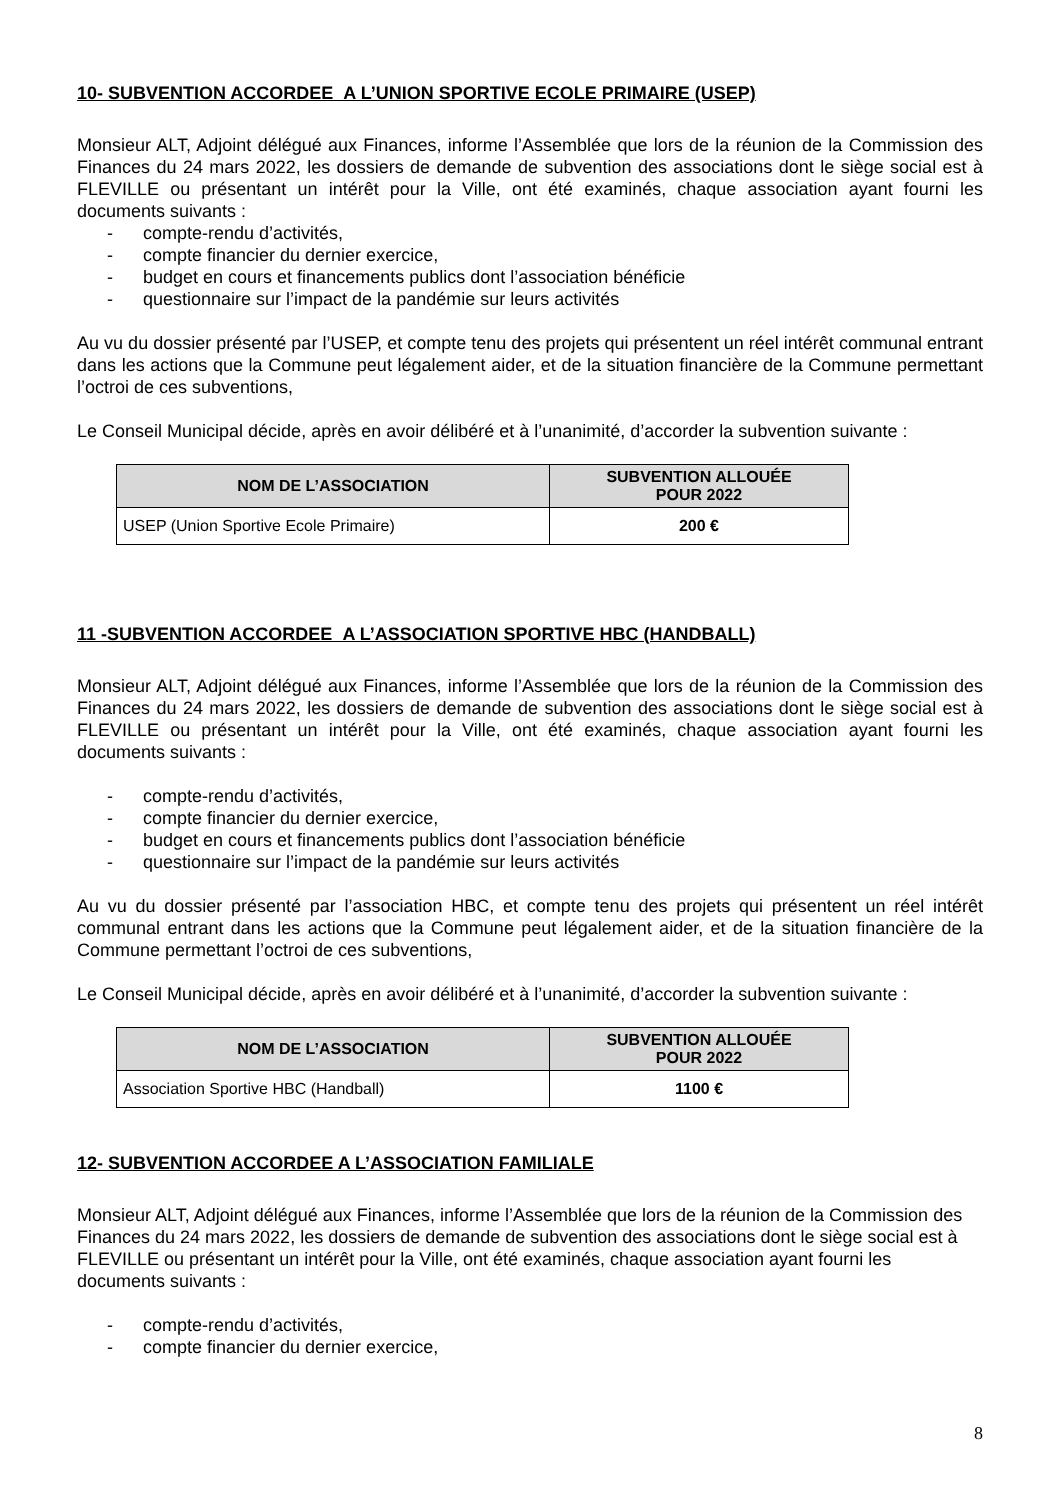10- SUBVENTION ACCORDEE A L’UNION SPORTIVE ECOLE PRIMAIRE (USEP)
Monsieur ALT, Adjoint délégué aux Finances, informe l’Assemblée que lors de la réunion de la Commission des Finances du 24 mars 2022, les dossiers de demande de subvention des associations dont le siège social est à FLEVILLE ou présentant un intérêt pour la Ville, ont été examinés, chaque association ayant fourni les documents suivants :
- compte-rendu d’activités,
- compte financier du dernier exercice,
- budget en cours et financements publics dont l’association bénéficie
- questionnaire sur l’impact de la pandémie sur leurs activités
Au vu du dossier présenté par l’USEP, et compte tenu des projets qui présentent un réel intérêt communal entrant dans les actions que la Commune peut légalement aider, et de la situation financière de la Commune permettant l’octroi de ces subventions,
Le Conseil Municipal décide, après en avoir délibéré et à l’unanimité, d’accorder la subvention suivante :
| NOM DE L’ASSOCIATION | SUBVENTION ALLOUÉE POUR 2022 |
| --- | --- |
| USEP (Union Sportive Ecole Primaire) | 200 € |
11 -SUBVENTION ACCORDEE A L’ASSOCIATION SPORTIVE HBC (HANDBALL)
Monsieur ALT, Adjoint délégué aux Finances, informe l’Assemblée que lors de la réunion de la Commission des Finances du 24 mars 2022, les dossiers de demande de subvention des associations dont le siège social est à FLEVILLE ou présentant un intérêt pour la Ville, ont été examinés, chaque association ayant fourni les documents suivants :
- compte-rendu d’activités,
- compte financier du dernier exercice,
- budget en cours et financements publics dont l’association bénéficie
- questionnaire sur l’impact de la pandémie sur leurs activités
Au vu du dossier présenté par l’association HBC, et compte tenu des projets qui présentent un réel intérêt communal entrant dans les actions que la Commune peut légalement aider, et de la situation financière de la Commune permettant l’octroi de ces subventions,
Le Conseil Municipal décide, après en avoir délibéré et à l’unanimité, d’accorder la subvention suivante :
| NOM DE L’ASSOCIATION | SUBVENTION ALLOUÉE POUR 2022 |
| --- | --- |
| Association Sportive HBC (Handball) | 1100 € |
12- SUBVENTION ACCORDEE A L’ASSOCIATION FAMILIALE
Monsieur ALT, Adjoint délégué aux Finances, informe l’Assemblée que lors de la réunion de la Commission des Finances du 24 mars 2022, les dossiers de demande de subvention des associations dont le siège social est à FLEVILLE ou présentant un intérêt pour la Ville, ont été examinés, chaque association ayant fourni les documents suivants :
- compte-rendu d’activités,
- compte financier du dernier exercice,
8